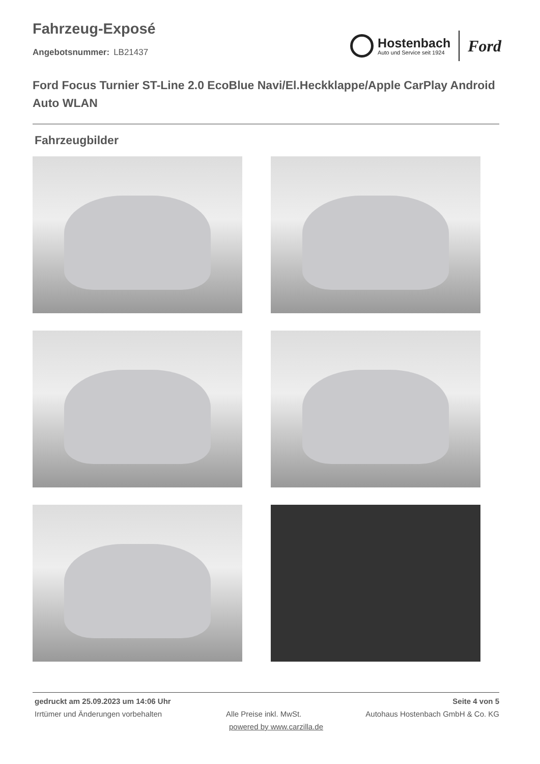Fahrzeug-Exposé
Angebotsnummer: LB21437
Hostenbach
Auto und Service seit 1924
Ford
Ford Focus Turnier ST-Line 2.0 EcoBlue Navi/El.Heckklappe/Apple CarPlay Android Auto WLAN
Fahrzeugbilder
gedruckt am 25.09.2023 um 14:06 Uhr Seite 4 von 5
Irrtümer und Änderungen vorbehalten Alle Preise inkl. MwSt. Autohaus Hostenbach GmbH & Co. KG
powered by www.carzilla.de